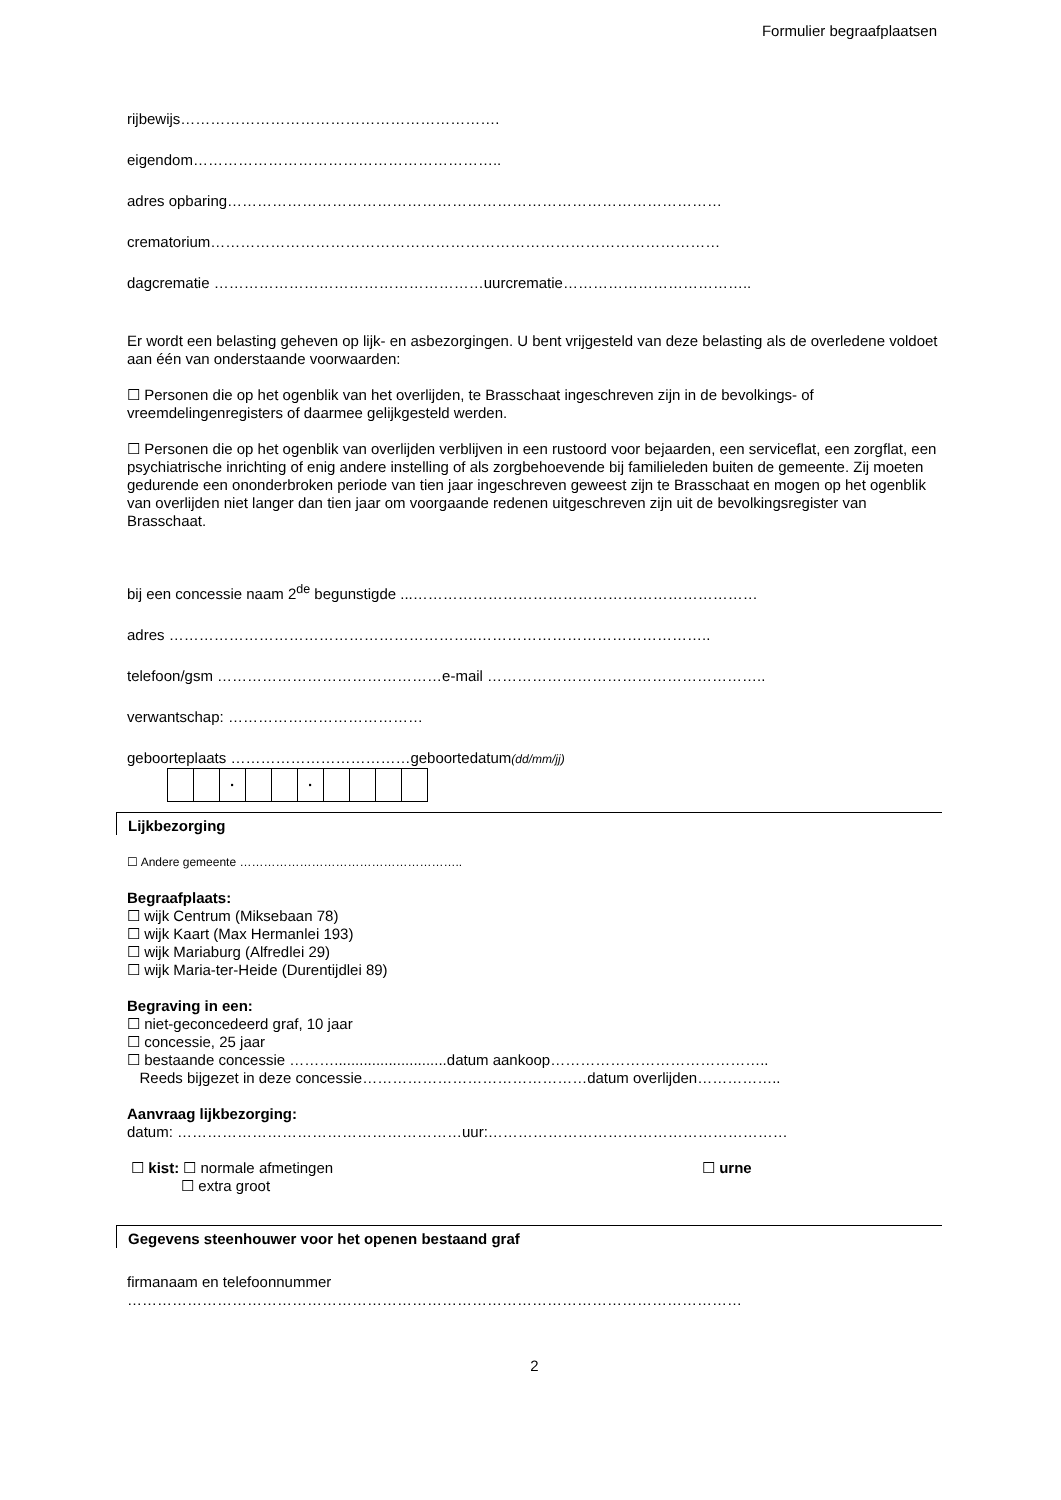Formulier begraafplaatsen
rijbewijs……………………………………………………….
eigendom……………………………………………………..
adres opbaring………………………………………………………………………………………
crematorium…………………………………………………………………………………………
dagcrematie ………………………………………………uurcrematie………………………………..
Er wordt een belasting geheven op lijk- en asbezorgingen. U bent vrijgesteld van deze belasting als de overledene voldoet aan één van onderstaande voorwaarden:
☐ Personen die op het ogenblik van het overlijden, te Brasschaat ingeschreven zijn in de bevolkings- of vreemdelingenregisters of daarmee gelijkgesteld werden.
☐ Personen die op het ogenblik van overlijden verblijven in een rustoord voor bejaarden, een serviceflat, een zorgflat, een psychiatrische inrichting of enig andere instelling of als zorgbehoevende bij familieleden buiten de gemeente. Zij moeten gedurende een ononderbroken periode van tien jaar ingeschreven geweest zijn te Brasschaat en mogen op het ogenblik van overlijden niet langer dan tien jaar om voorgaande redenen uitgeschreven zijn uit de bevolkingsregister van Brasschaat.
bij een concessie naam 2<sup>de</sup> begunstigde ...……………………………………………………………
adres ……………………………………………………..………………………………………..
telefoon/gsm ………………………………………e-mail ………………………………………………..
verwantschap: …………………………………
geboorteplaats ………………………………geboortedatum(dd/mm/jj)
| | | · | | | · | | | | |
Lijkbezorging
☐ Andere gemeente ………………………………………………..
Begraafplaats:
☐ wijk Centrum (Miksebaan 78)
☐ wijk Kaart (Max Hermanlei 193)
☐ wijk Mariaburg (Alfredlei 29)
☐ wijk Maria-ter-Heide (Durentijdlei 89)
Begraving in een:
☐ niet-geconcedeerd graf, 10 jaar
☐ concessie, 25 jaar
☐ bestaande concessie ………...........................datum aankoop……………………………………..
Reeds bijgezet in deze concessie………………………………………datum overlijden……………..
Aanvraag lijkbezorging:
datum: …………………………………………………uur:……………………………………………………
☐ kist: ☐ normale afmetingen
☐ extra groot
☐ urne
Gegevens steenhouwer voor het openen bestaand graf
firmanaam en telefoonnummer
……………………………………………………………………………………………………………
2